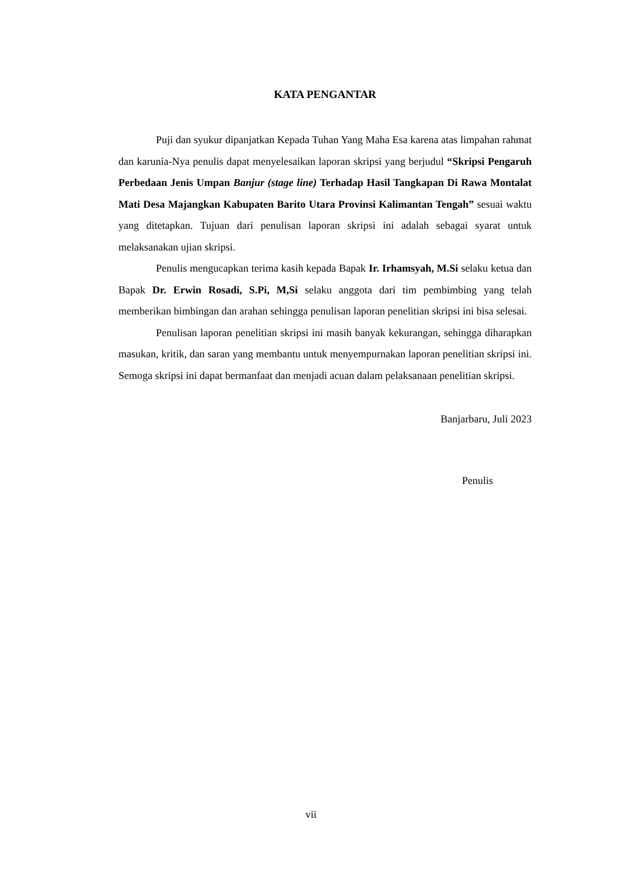KATA PENGANTAR
Puji dan syukur dipanjatkan Kepada Tuhan Yang Maha Esa karena atas limpahan rahmat dan karunia-Nya penulis dapat menyelesaikan laporan skripsi yang berjudul “Skripsi Pengaruh Perbedaan Jenis Umpan Banjur (stage line) Terhadap Hasil Tangkapan Di Rawa Montalat Mati Desa Majangkan Kabupaten Barito Utara Provinsi Kalimantan Tengah” sesuai waktu yang ditetapkan. Tujuan dari penulisan laporan skripsi ini adalah sebagai syarat untuk melaksanakan ujian skripsi.
Penulis mengucapkan terima kasih kepada Bapak Ir. Irhamsyah, M.Si selaku ketua dan Bapak Dr. Erwin Rosadi, S.Pi, M,Si selaku anggota dari tim pembimbing yang telah memberikan bimbingan dan arahan sehingga penulisan laporan penelitian skripsi ini bisa selesai.
Penulisan laporan penelitian skripsi ini masih banyak kekurangan, sehingga diharapkan masukan, kritik, dan saran yang membantu untuk menyempurnakan laporan penelitian skripsi ini. Semoga skripsi ini dapat bermanfaat dan menjadi acuan dalam pelaksanaan penelitian skripsi.
Banjarbaru, Juli 2023
Penulis
vii